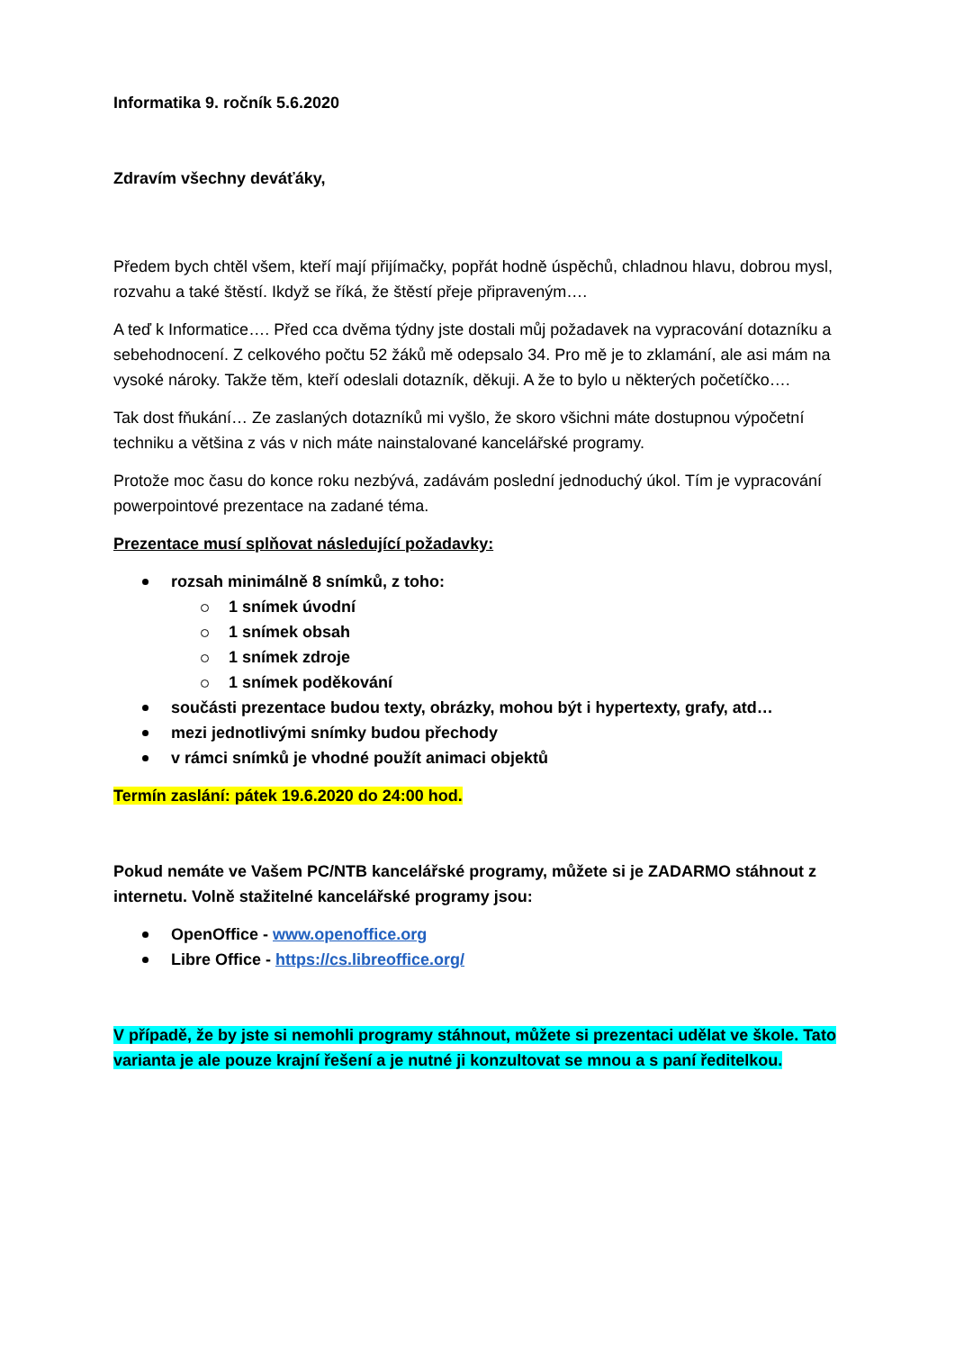Informatika 9. ročník 5.6.2020
Zdravím všechny deváťáky,
Předem bych chtěl všem, kteří mají přijímačky, popřát hodně úspěchů, chladnou hlavu, dobrou mysl, rozvahu a také štěstí. Ikdyž se říká, že štěstí přeje připraveným….
A teď k Informatice…. Před cca dvěma týdny jste dostali můj požadavek na vypracování dotazníku a sebehodnocení. Z celkového počtu 52 žáků mě odepsalo 34. Pro mě je to zklamání, ale asi mám na vysoké nároky. Takže těm, kteří odeslali dotazník, děkuji. A že to bylo u některých početíčko….
Tak dost fňukání… Ze zaslaných dotazníků mi vyšlo, že skoro všichni máte dostupnou výpočetní techniku a většina z vás v nich máte nainstalované kancelářské programy.
Protože moc času do konce roku nezbývá, zadávám poslední jednoduchý úkol. Tím je vypracování powerpointové prezentace na zadané téma.
Prezentace musí splňovat následující požadavky:
rozsah minimálně 8 snímků, z toho:
1 snímek úvodní
1 snímek obsah
1 snímek zdroje
1 snímek poděkování
součásti prezentace budou texty, obrázky, mohou být i hypertexty, grafy, atd…
mezi jednotlivými snímky budou přechody
v rámci snímků je vhodné použít animaci objektů
Termín zaslání: pátek 19.6.2020 do 24:00 hod.
Pokud nemáte ve Vašem PC/NTB kancelářské programy, můžete si je ZADARMO stáhnout z internetu. Volně stažitelné kancelářské programy jsou:
OpenOffice - www.openoffice.org
Libre Office - https://cs.libreoffice.org/
V případě, že by jste si nemohli programy stáhnout, můžete si prezentaci udělat ve škole. Tato varianta je ale pouze krajní řešení a je nutné ji konzultovat se mnou a s paní ředitelkou.